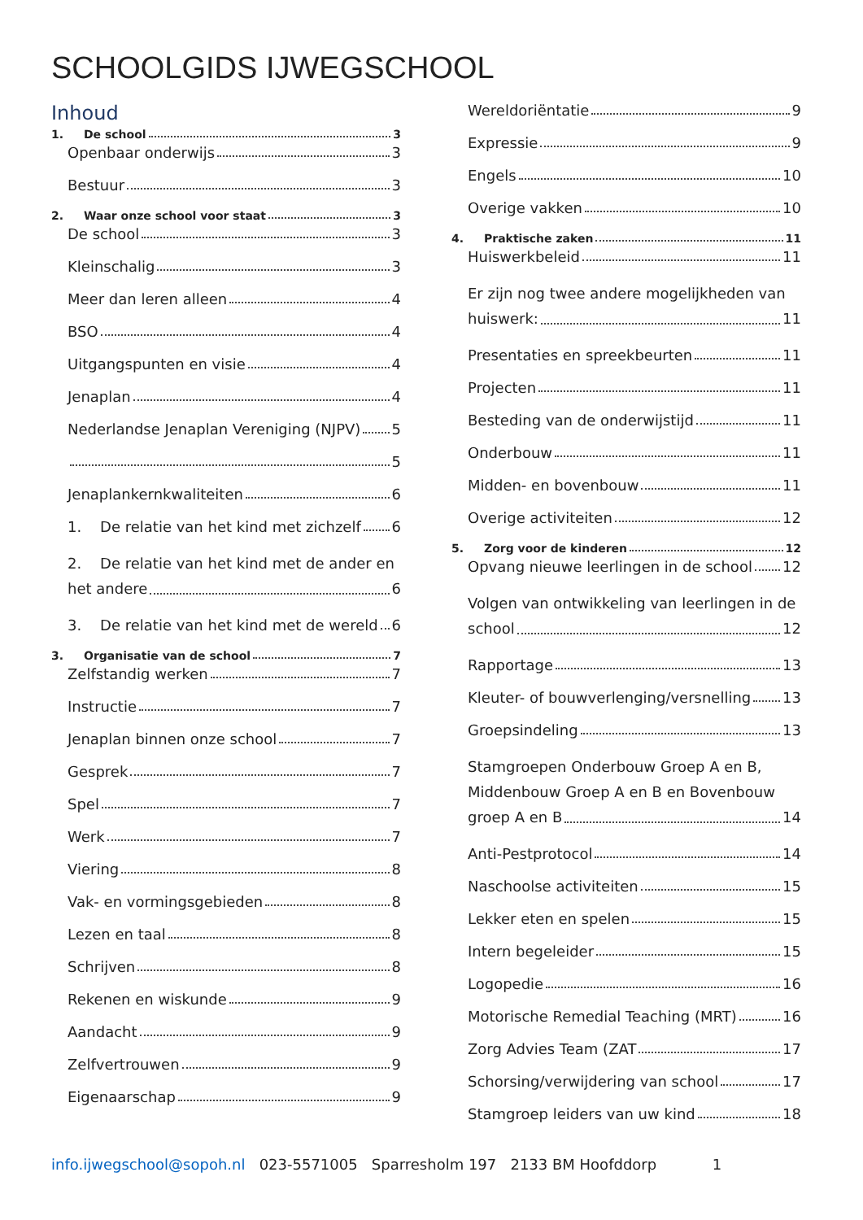SCHOOLGIDS IJWEGSCHOOL
Inhoud
1. De school 3
Openbaar onderwijs 3
Bestuur 3
2. Waar onze school voor staat 3
De school 3
Kleinschalig 3
Meer dan leren alleen 4
BSO 4
Uitgangspunten en visie 4
Jenaplan 4
Nederlandse Jenaplan Vereniging (NJPV) 5
5
Jenaplankernkwaliteiten 6
1. De relatie van het kind met zichzelf 6
2. De relatie van het kind met de ander en
het andere 6
3. De relatie van het kind met de wereld 6
3. Organisatie van de school 7
Zelfstandig werken 7
Instructie 7
Jenaplan binnen onze school 7
Gesprek 7
Spel 7
Werk 7
Viering 8
Vak- en vormingsgebieden 8
Lezen en taal 8
Schrijven 8
Rekenen en wiskunde 9
Aandacht 9
Zelfvertrouwen 9
Eigenaarschap 9
Wereldoriëntatie 9
Expressie 9
Engels 10
Overige vakken 10
4. Praktische zaken 11
Huiswerkbeleid 11
Er zijn nog twee andere mogelijkheden van
huiswerk: 11
Presentaties en spreekbeurten 11
Projecten 11
Besteding van de onderwijstijd 11
Onderbouw 11
Midden- en bovenbouw 11
Overige activiteiten 12
5. Zorg voor de kinderen 12
Opvang nieuwe leerlingen in de school 12
Volgen van ontwikkeling van leerlingen in de
school 12
Rapportage 13
Kleuter- of bouwverlenging/versnelling 13
Groepsindeling 13
Stamgroepen Onderbouw Groep A en B,
Middenbouw Groep A en B en Bovenbouw
groep A en B 14
Anti-Pestprotocol 14
Naschoolse activiteiten 15
Lekker eten en spelen 15
Intern begeleider 15
Logopedie 16
Motorische Remedial Teaching (MRT) 16
Zorg Advies Team (ZAT 17
Schorsing/verwijdering van school 17
Stamgroep leiders van uw kind 18
info.ijwegschool@sopoh.nl 023-5571005 Sparresholm 197 2133 BM Hoofddorp 1